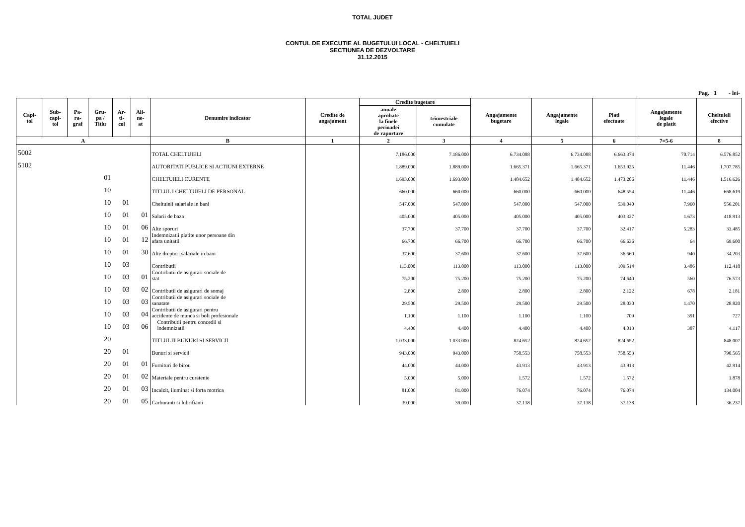TOTAL JUDET
CONTUL DE EXECUTIE AL BUGETULUI LOCAL - CHELTUIELI
SECTIUNEA DE DEZVOLTARE
31.12.2015
Pag. 1 - lei-
| Capi- tol | Sub- capi- tol | Pa- ra- graf | Gru- pa / Titlu | Ar- ti- col | Ali- ne- at | Denumire indicator | Credite de angajament | Credite bugetare | | Angajamente bugetare | Angajamente legale | Plati efectuate | Angajamente legale de platit | Cheltuieli efective |
| --- | --- | --- | --- | --- | --- | --- | --- | --- | --- | --- | --- | --- | --- | --- |
| | | | | | | | | anuale aprobate la finele perioadei de raportare | trimestriale cumulate | | | | | |
| A | | | | | | B | 1 | 2 | 3 | 4 | 5 | 6 | 7=5-6 | 8 |
| 5002 | | | | | | TOTAL CHELTUIELI | | 7.186.000 | 7.186.000 | 6.734.088 | 6.734.088 | 6.663.374 | 70.714 | 6.576.852 |
| 5102 | | | | | | AUTORITATI PUBLICE SI ACTIUNI EXTERNE | | 1.889.000 | 1.889.000 | 1.665.371 | 1.665.371 | 1.653.925 | 11.446 | 1.707.785 |
| | | | 01 | | | CHELTUIELI CURENTE | | 1.693.000 | 1.693.000 | 1.484.652 | 1.484.652 | 1.473.206 | 11.446 | 1.516.626 |
| | | | 10 | | | TITLUL I CHELTUIELI DE PERSONAL | | 660.000 | 660.000 | 660.000 | 660.000 | 648.554 | 11.446 | 668.619 |
| | | | 10 | 01 | | Cheltuieli salariale in bani | | 547.000 | 547.000 | 547.000 | 547.000 | 539.040 | 7.960 | 556.201 |
| | | | 10 | 01 | 01 | Salarii de baza | | 405.000 | 405.000 | 405.000 | 405.000 | 403.327 | 1.673 | 418.913 |
| | | | 10 | 01 | 06 | Alte sporuri | | 37.700 | 37.700 | 37.700 | 37.700 | 32.417 | 5.283 | 33.485 |
| | | | 10 | 01 | 12 | Indemnizatii platite unor persoane din afara unitatii | | 66.700 | 66.700 | 66.700 | 66.700 | 66.636 | 64 | 69.600 |
| | | | 10 | 01 | 30 | Alte drepturi salariale in bani | | 37.600 | 37.600 | 37.600 | 37.600 | 36.660 | 940 | 34.203 |
| | | | 10 | 03 | | Contributii | | 113.000 | 113.000 | 113.000 | 113.000 | 109.514 | 3.486 | 112.418 |
| | | | 10 | 03 | 01 | Contributii de asigurari sociale de stat | | 75.200 | 75.200 | 75.200 | 75.200 | 74.640 | 560 | 76.573 |
| | | | 10 | 03 | 02 | Contributii de asigurari de somaj | | 2.800 | 2.800 | 2.800 | 2.800 | 2.122 | 678 | 2.181 |
| | | | 10 | 03 | 03 | Contributii de asigurari sociale de sanatate | | 29.500 | 29.500 | 29.500 | 29.500 | 28.030 | 1.470 | 28.820 |
| | | | 10 | 03 | 04 | Contributii de asigurari pentru accidente de munca si boli profesionale | | 1.100 | 1.100 | 1.100 | 1.100 | 709 | 391 | 727 |
| | | | 10 | 03 | 06 | Contributii pentru concedii si indemnizatii | | 4.400 | 4.400 | 4.400 | 4.400 | 4.013 | 387 | 4.117 |
| | | | 20 | | | TITLUL II BUNURI SI SERVICII | | 1.033.000 | 1.033.000 | 824.652 | 824.652 | 824.652 | | 848.007 |
| | | | 20 | 01 | | Bunuri si servicii | | 943.000 | 943.000 | 758.553 | 758.553 | 758.553 | | 790.565 |
| | | | 20 | 01 | 01 | Furnituri de birou | | 44.000 | 44.000 | 43.913 | 43.913 | 43.913 | | 42.914 |
| | | | 20 | 01 | 02 | Materiale pentru curatenie | | 5.000 | 5.000 | 1.572 | 1.572 | 1.572 | | 1.878 |
| | | | 20 | 01 | 03 | Incalzit, iluminat si forta motrica | | 81.000 | 81.000 | 76.074 | 76.074 | 76.074 | | 134.004 |
| | | | 20 | 01 | 05 | Carburanti si lubrifianti | | 39.000 | 39.000 | 37.138 | 37.138 | 37.138 | | 36.237 |